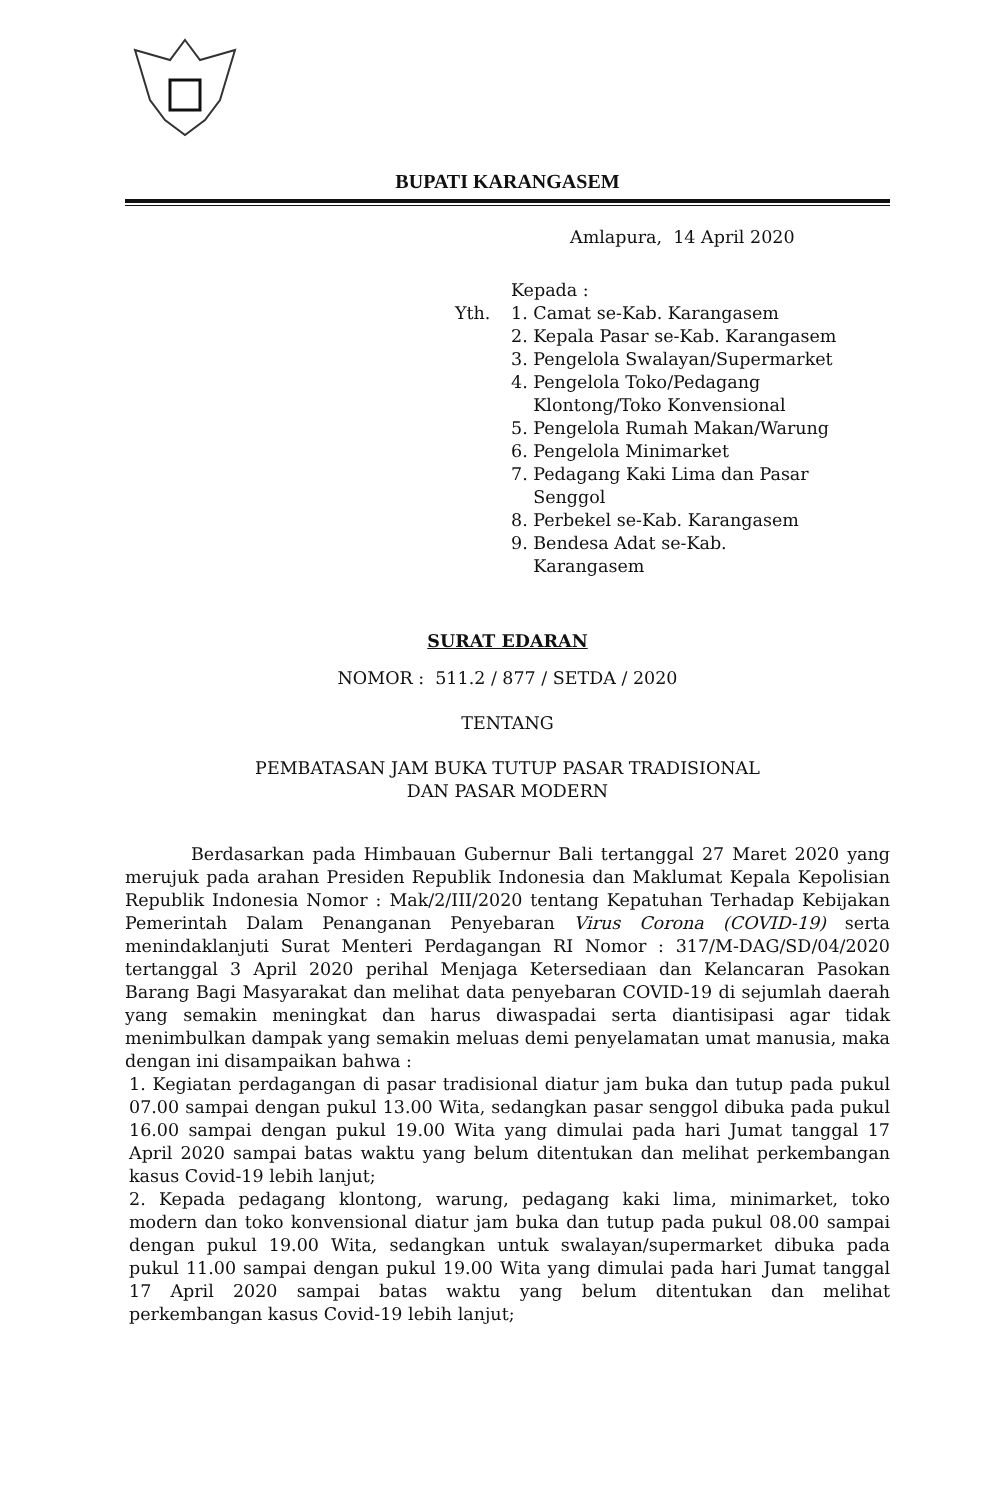BUPATI KARANGASEM
Amlapura, 14 April 2020
Yth.
Kepada :
1. Camat se-Kab. Karangasem
2. Kepala Pasar se-Kab. Karangasem
3. Pengelola Swalayan/Supermarket
4. Pengelola Toko/Pedagang
Klontong/Toko Konvensional
5. Pengelola Rumah Makan/Warung
6. Pengelola Minimarket
7. Pedagang Kaki Lima dan Pasar
Senggol
8. Perbekel se-Kab. Karangasem
9. Bendesa Adat se-Kab.
Karangasem
SURAT EDARAN
NOMOR : 511.2 / 877 / SETDA / 2020
TENTANG
PEMBATASAN JAM BUKA TUTUP PASAR TRADISIONAL
DAN PASAR MODERN
Berdasarkan pada Himbauan Gubernur Bali tertanggal 27 Maret 2020 yang merujuk pada arahan Presiden Republik Indonesia dan Maklumat Kepala Kepolisian Republik Indonesia Nomor : Mak/2/III/2020 tentang Kepatuhan Terhadap Kebijakan Pemerintah Dalam Penanganan Penyebaran Virus Corona (COVID-19) serta menindaklanjuti Surat Menteri Perdagangan RI Nomor : 317/M-DAG/SD/04/2020 tertanggal 3 April 2020 perihal Menjaga Ketersediaan dan Kelancaran Pasokan Barang Bagi Masyarakat dan melihat data penyebaran COVID-19 di sejumlah daerah yang semakin meningkat dan harus diwaspadai serta diantisipasi agar tidak menimbulkan dampak yang semakin meluas demi penyelamatan umat manusia, maka dengan ini disampaikan bahwa :
1. Kegiatan perdagangan di pasar tradisional diatur jam buka dan tutup pada pukul 07.00 sampai dengan pukul 13.00 Wita, sedangkan pasar senggol dibuka pada pukul 16.00 sampai dengan pukul 19.00 Wita yang dimulai pada hari Jumat tanggal 17 April 2020 sampai batas waktu yang belum ditentukan dan melihat perkembangan kasus Covid-19 lebih lanjut;
2. Kepada pedagang klontong, warung, pedagang kaki lima, minimarket, toko modern dan toko konvensional diatur jam buka dan tutup pada pukul 08.00 sampai dengan pukul 19.00 Wita, sedangkan untuk swalayan/supermarket dibuka pada pukul 11.00 sampai dengan pukul 19.00 Wita yang dimulai pada hari Jumat tanggal 17 April 2020 sampai batas waktu yang belum ditentukan dan melihat perkembangan kasus Covid-19 lebih lanjut;